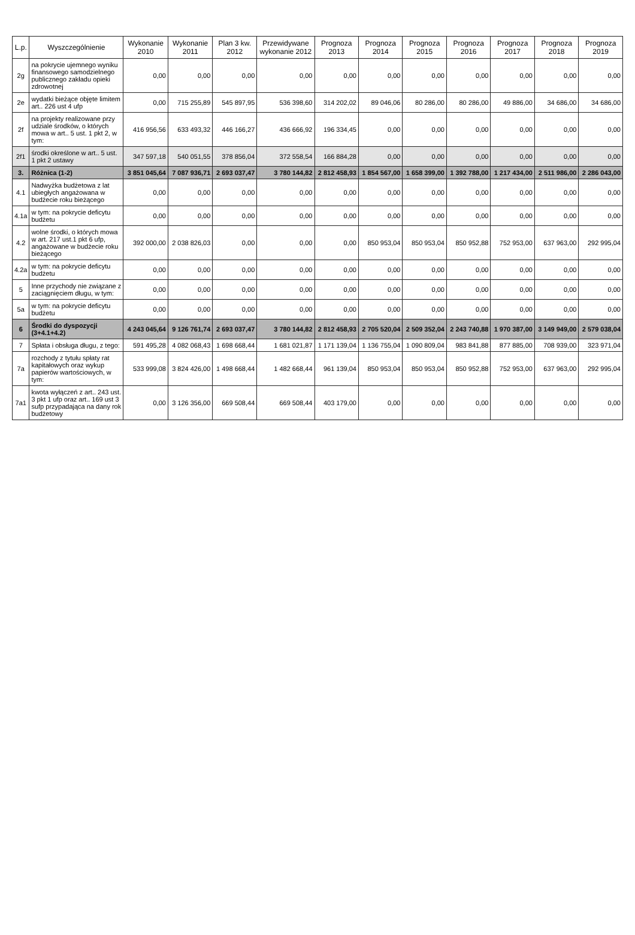| L.p. | Wyszczególnienie | Wykonanie 2010 | Wykonanie 2011 | Plan 3 kw. 2012 | Przewidywane wykonanie 2012 | Prognoza 2013 | Prognoza 2014 | Prognoza 2015 | Prognoza 2016 | Prognoza 2017 | Prognoza 2018 | Prognoza 2019 |
| --- | --- | --- | --- | --- | --- | --- | --- | --- | --- | --- | --- | --- |
| 2g | na pokrycie ujemnego wyniku finansowego samodzielnego publicznego zakładu opieki zdrowotnej | 0,00 | 0,00 | 0,00 | 0,00 | 0,00 | 0,00 | 0,00 | 0,00 | 0,00 | 0,00 | 0,00 |
| 2e | wydatki bieżące objęte limitem art.. 226 ust 4 ufp | 0,00 | 715 255,89 | 545 897,95 | 536 398,60 | 314 202,02 | 89 046,06 | 80 286,00 | 80 286,00 | 49 886,00 | 34 686,00 | 34 686,00 |
| 2f | na projekty realizowane przy udziale środków, o których mowa w art.. 5 ust. 1 pkt 2, w tym: | 416 956,56 | 633 493,32 | 446 166,27 | 436 666,92 | 196 334,45 | 0,00 | 0,00 | 0,00 | 0,00 | 0,00 | 0,00 |
| 2f1 | środki określone w art.. 5 ust. 1 pkt 2 ustawy | 347 597,18 | 540 051,55 | 378 856,04 | 372 558,54 | 166 884,28 | 0,00 | 0,00 | 0,00 | 0,00 | 0,00 | 0,00 |
| 3. | Różnica (1-2) | 3 851 045,64 | 7 087 936,71 | 2 693 037,47 | 3 780 144,82 | 2 812 458,93 | 1 854 567,00 | 1 658 399,00 | 1 392 788,00 | 1 217 434,00 | 2 511 986,00 | 2 286 043,00 |
| 4.1 | Nadwyżka budżetowa z lat ubiegłych angażowana w budżecie roku bieżącego | 0,00 | 0,00 | 0,00 | 0,00 | 0,00 | 0,00 | 0,00 | 0,00 | 0,00 | 0,00 | 0,00 |
| 4.1a | w tym: na pokrycie deficytu budżetu | 0,00 | 0,00 | 0,00 | 0,00 | 0,00 | 0,00 | 0,00 | 0,00 | 0,00 | 0,00 | 0,00 |
| 4.2 | wolne środki, o których mowa w art. 217 ust.1 pkt 6 ufp, angażowane w budżecie roku bieżącego | 392 000,00 | 2 038 826,03 | 0,00 | 0,00 | 0,00 | 850 953,04 | 850 953,04 | 850 952,88 | 752 953,00 | 637 963,00 | 292 995,04 |
| 4.2a | w tym: na pokrycie deficytu budżetu | 0,00 | 0,00 | 0,00 | 0,00 | 0,00 | 0,00 | 0,00 | 0,00 | 0,00 | 0,00 | 0,00 |
| 5 | Inne przychody nie związane z zaciągnięciem długu, w tym: | 0,00 | 0,00 | 0,00 | 0,00 | 0,00 | 0,00 | 0,00 | 0,00 | 0,00 | 0,00 | 0,00 |
| 5a | w tym: na pokrycie deficytu budżetu | 0,00 | 0,00 | 0,00 | 0,00 | 0,00 | 0,00 | 0,00 | 0,00 | 0,00 | 0,00 | 0,00 |
| 6 | Środki do dyspozycji (3+4.1+4.2) | 4 243 045,64 | 9 126 761,74 | 2 693 037,47 | 3 780 144,82 | 2 812 458,93 | 2 705 520,04 | 2 509 352,04 | 2 243 740,88 | 1 970 387,00 | 3 149 949,00 | 2 579 038,04 |
| 7 | Spłata i obsługa długu, z tego: | 591 495,28 | 4 082 068,43 | 1 698 668,44 | 1 681 021,87 | 1 171 139,04 | 1 136 755,04 | 1 090 809,04 | 983 841,88 | 877 885,00 | 708 939,00 | 323 971,04 |
| 7a | rozchody z tytułu spłaty rat kapitałowych oraz wykup papierów wartościowych, w tym: | 533 999,08 | 3 824 426,00 | 1 498 668,44 | 1 482 668,44 | 961 139,04 | 850 953,04 | 850 953,04 | 850 952,88 | 752 953,00 | 637 963,00 | 292 995,04 |
| 7a1 | kwota wyłączeń z art.. 243 ust. 3 pkt 1 ufp oraz art.. 169 ust 3 sufp przypadająca na dany rok budżetowy | 0,00 | 3 126 356,00 | 669 508,44 | 669 508,44 | 403 179,00 | 0,00 | 0,00 | 0,00 | 0,00 | 0,00 | 0,00 |